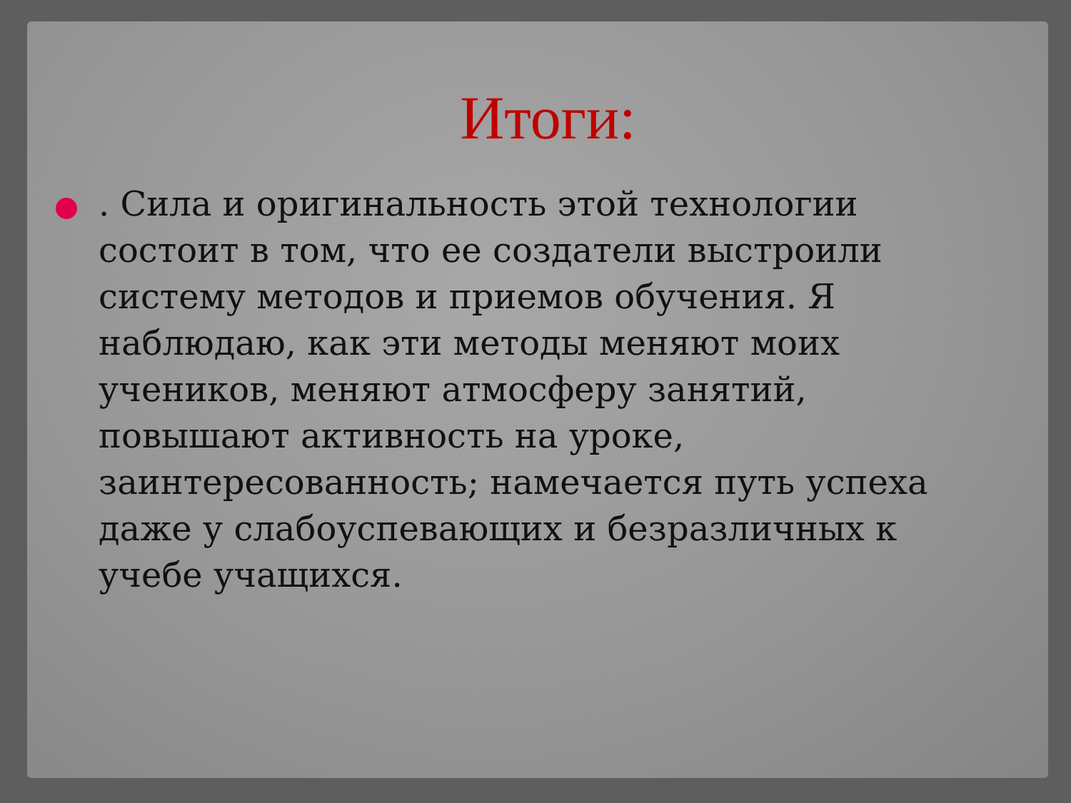Итоги:
. Сила и оригинальность этой технологии состоит в том, что ее создатели выстроили систему методов и приемов обучения. Я наблюдаю, как эти методы меняют моих учеников, меняют атмосферу занятий, повышают активность на уроке, заинтересованность; намечается путь успеха даже у слабоуспевающих и безразличных к учебе учащихся.